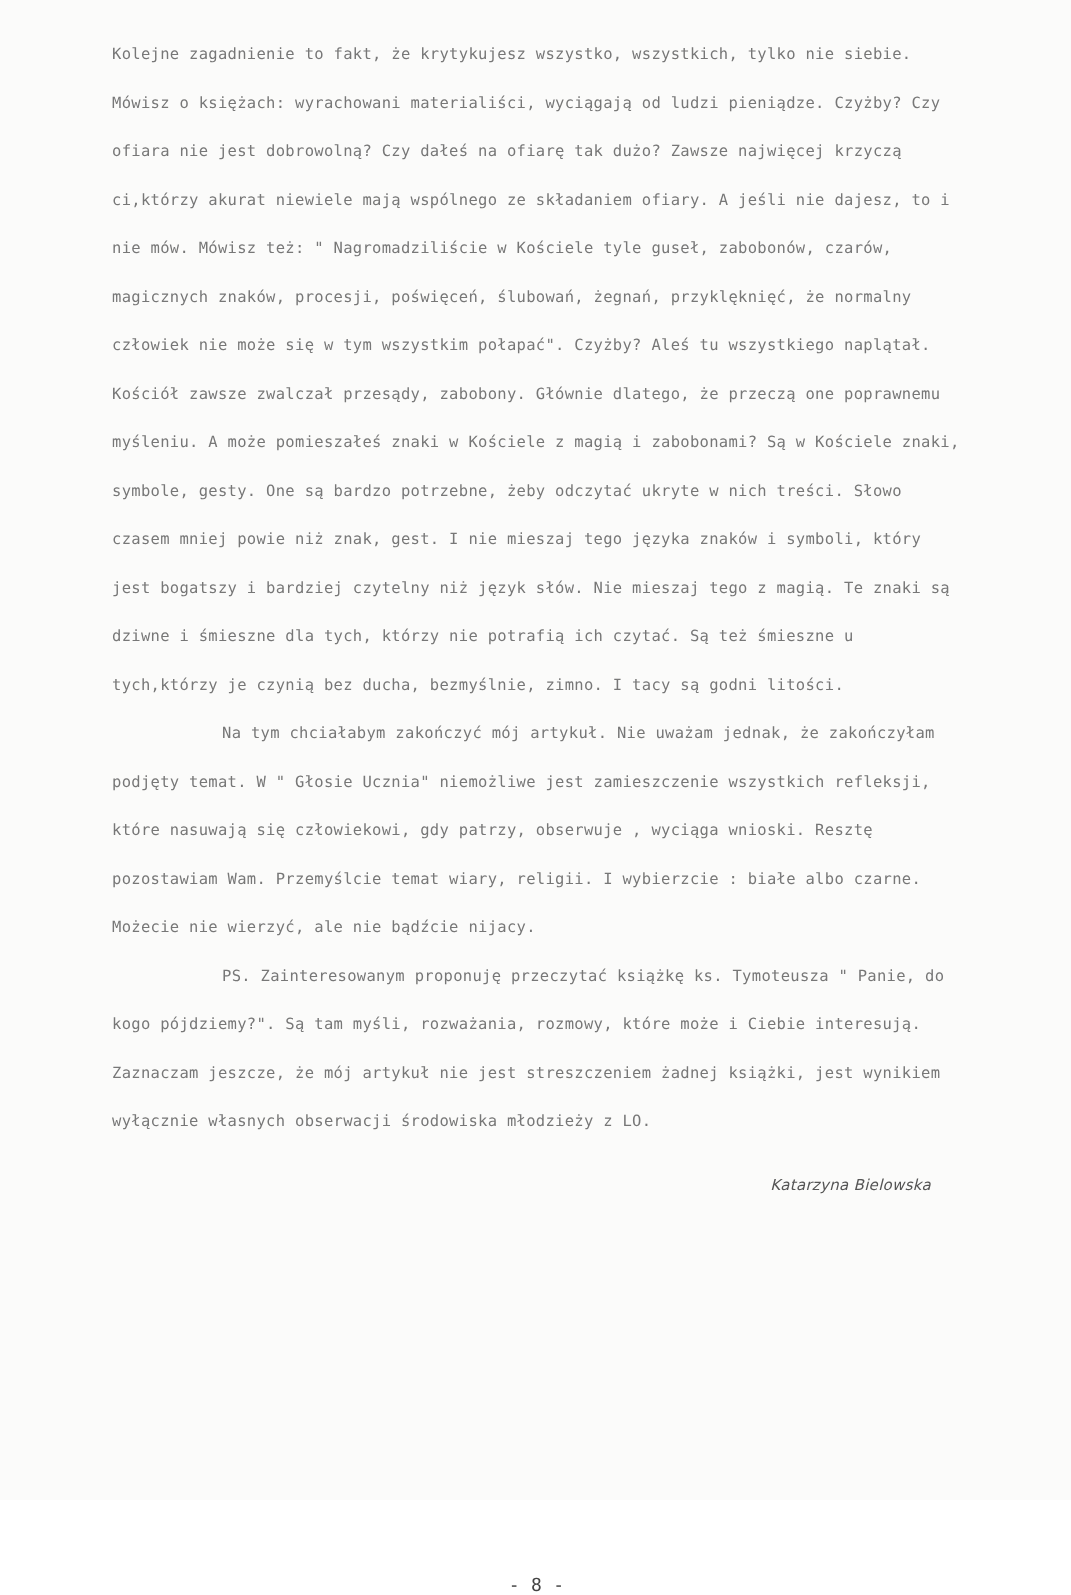Kolejne zagadnienie to fakt, że krytykujesz wszystko, wszystkich, tylko nie siebie. Mówisz o księżach: wyrachowani materialiści, wyciągają od ludzi pieniądze. Czyżby? Czy ofiara nie jest dobrowolną? Czy dałeś na ofiarę tak dużo? Zawsze najwięcej krzyczą ci,którzy akurat niewiele mają wspólnego ze składaniem ofiary. A jeśli nie dajesz, to i nie mów. Mówisz też: " Nagromadziliście w Kościele tyle guseł, zabobonów, czarów, magicznych znaków, procesji, poświęceń, ślubowań, żegnań, przyklęknięć, że normalny człowiek nie może się w tym wszystkim połapać". Czyżby? Aleś tu wszystkiego naplątał. Kościół zawsze zwalczał przesądy, zabobony. Głównie dlatego, że przeczą one poprawnemu myśleniu. A może pomieszałeś znaki w Kościele z magią i zabobonami? Są w Kościele znaki, symbole, gesty. One są bardzo potrzebne, żeby odczytać ukryte w nich treści. Słowo czasem mniej powie niż znak, gest. I nie mieszaj tego języka znaków i symboli, który jest bogatszy i bardziej czytelny niż język słów. Nie mieszaj tego z magią. Te znaki są dziwne i śmieszne dla tych, którzy nie potrafią ich czytać. Są też śmieszne u tych,którzy je czynią bez ducha, bezmyślnie, zimno. I tacy są godni litości.
Na tym chciałabym zakończyć mój artykuł. Nie uważam jednak, że zakończyłam podjęty temat. W " Głosie Ucznia" niemożliwe jest zamieszczenie wszystkich refleksji, które nasuwają się człowiekowi, gdy patrzy, obserwuje , wyciąga wnioski. Resztę pozostawiam Wam. Przemyślcie temat wiary, religii. I wybierzcie : białe albo czarne. Możecie nie wierzyć, ale nie bądźcie nijacy.
PS. Zainteresowanym proponuję przeczytać książkę ks. Tymoteusza " Panie, do kogo pójdziemy?". Są tam myśli, rozważania, rozmowy, które może i Ciebie interesują. Zaznaczam jeszcze, że mój artykuł nie jest streszczeniem żadnej książki, jest wynikiem wyłącznie własnych obserwacji środowiska młodzieży z LO.
Katarzyna Bielowska
- 8 -